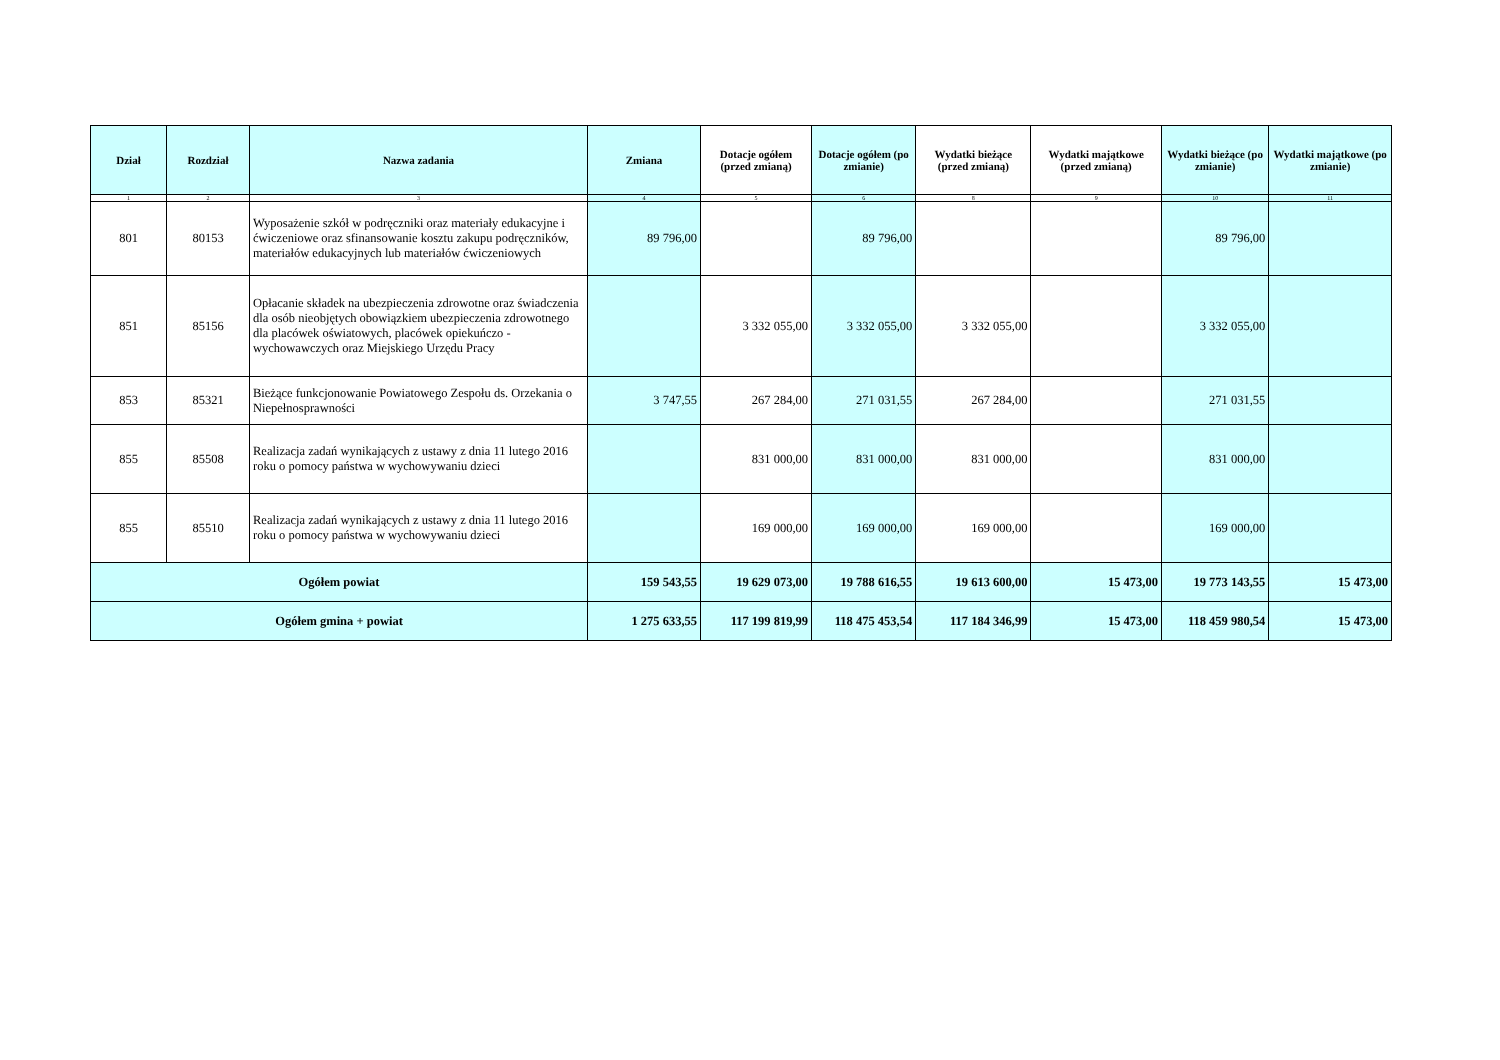| Dział | Rozdział | Nazwa zadania | Zmiana | Dotacje ogółem (przed zmianą) | Dotacje ogółem (po zmianie) | Wydatki bieżące (przed zmianą) | Wydatki majątkowe (przed zmianą) | Wydatki bieżące (po zmianie) | Wydatki majątkowe (po zmianie) |
| --- | --- | --- | --- | --- | --- | --- | --- | --- | --- |
| 1 | 2 | 3 | 4 | 5 | 6 | 8 | 9 | 10 | 11 |
| 801 | 80153 | Wyposażenie szkół w podręczniki oraz materiały edukacyjne i ćwiczeniowe oraz sfinansowanie kosztu zakupu podręczników, materiałów edukacyjnych lub materiałów ćwiczeniowych | 89 796,00 | | 89 796,00 | | | 89 796,00 | |
| 851 | 85156 | Opłacanie składek na ubezpieczenia zdrowotne oraz świadczenia dla osób nieobjętych obowiązkiem ubezpieczenia zdrowotnego dla placówek oświatowych, placówek opiekuńczo - wychowawczych oraz Miejskiego Urzędu Pracy | | 3 332 055,00 | 3 332 055,00 | 3 332 055,00 | | 3 332 055,00 | |
| 853 | 85321 | Bieżące funkcjonowanie Powiatowego Zespołu ds. Orzekania o Niepełnosprawności | 3 747,55 | 267 284,00 | 271 031,55 | 267 284,00 | | 271 031,55 | |
| 855 | 85508 | Realizacja zadań wynikających z ustawy z dnia 11 lutego 2016 roku o pomocy państwa w wychowywaniu dzieci | | 831 000,00 | 831 000,00 | 831 000,00 | | 831 000,00 | |
| 855 | 85510 | Realizacja zadań wynikających z ustawy z dnia 11 lutego 2016 roku o pomocy państwa w wychowywaniu dzieci | | 169 000,00 | 169 000,00 | 169 000,00 | | 169 000,00 | |
| Ogółem powiat | | | 159 543,55 | 19 629 073,00 | 19 788 616,55 | 19 613 600,00 | 15 473,00 | 19 773 143,55 | 15 473,00 |
| Ogółem gmina + powiat | | | 1 275 633,55 | 117 199 819,99 | 118 475 453,54 | 117 184 346,99 | 15 473,00 | 118 459 980,54 | 15 473,00 |